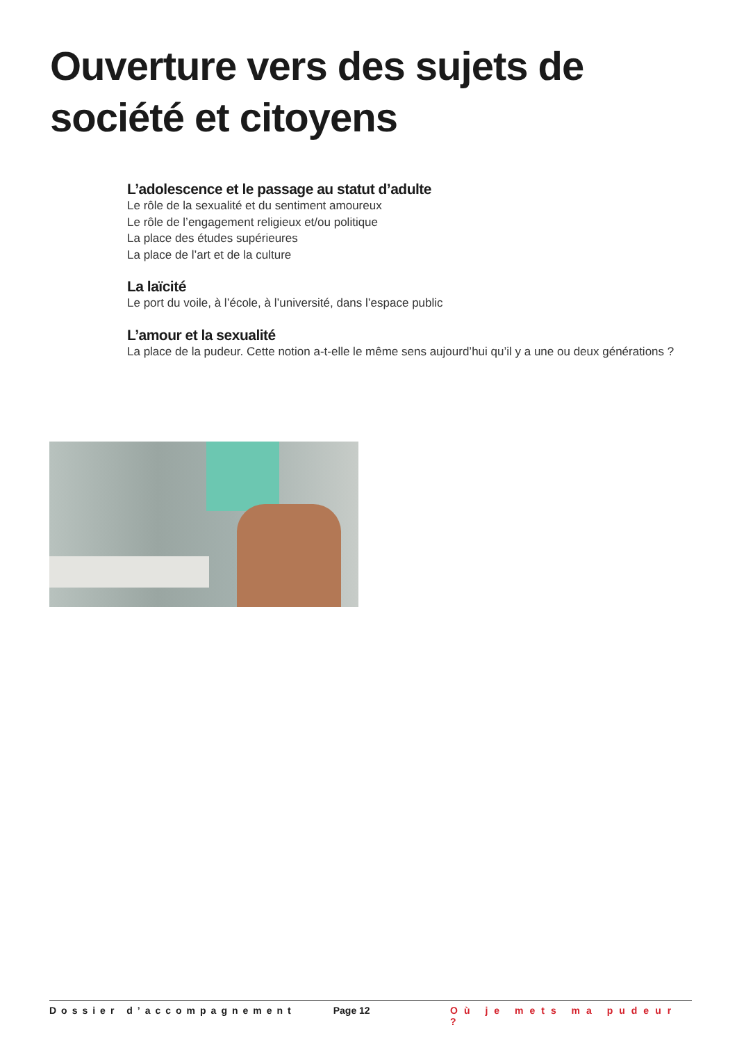Ouverture vers des sujets de société et citoyens
L’adolescence et le passage au statut d’adulte
Le rôle de la sexualité et du sentiment amoureux
Le rôle de l’engagement religieux et/ou politique
La place des études supérieures
La place de l’art et de la culture
La laïcité
Le port du voile, à l’école, à l’université, dans l’espace public
L’amour et la sexualité
La place de la pudeur. Cette notion a-t-elle le même sens aujourd’hui qu’il y a une ou deux générations ?
Dossier d’accompagnement Page 12 Où je mets ma pudeur ?